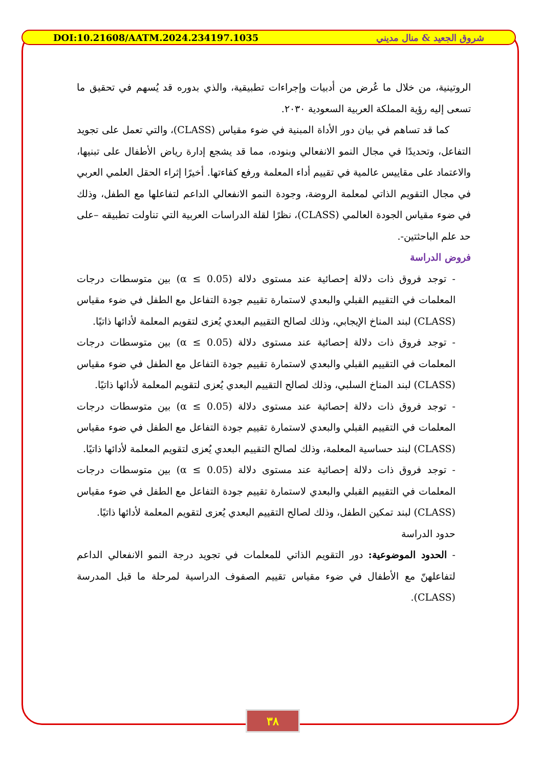DOI:10.21608/AATM.2024.234197.1035 شروق الجعيد & منال مديني
الروتينية، من خلال ما عُرض من أدبيات وإجراءات تطبيقية، والذي بدوره قد يُسهم في تحقيق ما تسعى إليه رؤية المملكة العربية السعودية ٢٠٣٠.
كما قد تساهم في بيان دور الأداة المبنية في ضوء مقياس (CLASS)، والتي تعمل على تجويد التفاعل، وتحديدًا في مجال النمو الانفعالي وبنوده، مما قد يشجع إدارة رياض الأطفال على تبنيها، والاعتماد على مقاييس عالمية في تقييم أداء المعلمة ورفع كفاءتها. أخيرًا إثراء الحقل العلمي العربي في مجال التقويم الذاتي لمعلمة الروضة، وجودة النمو الانفعالي الداعم لتفاعلها مع الطفل، وذلك في ضوء مقياس الجودة العالمي (CLASS)، نظرًا لقلة الدراسات العربية التي تناولت تطبيقه –على حد علم الباحثتين-.
فروض الدراسة
- توجد فروق ذات دلالة إحصائية عند مستوى دلالة (α ≤ 0.05) بين متوسطات درجات المعلمات في التقييم القبلي والبعدي لاستمارة تقييم جودة التفاعل مع الطفل في ضوء مقياس (CLASS) لبند المناخ الإيجابي، وذلك لصالح التقييم البعدي يُعزى لتقويم المعلمة لأدائها ذاتيًا.
- توجد فروق ذات دلالة إحصائية عند مستوى دلالة (α ≤ 0.05) بين متوسطات درجات المعلمات في التقييم القبلي والبعدي لاستمارة تقييم جودة التفاعل مع الطفل في ضوء مقياس (CLASS) لبند المناخ السلبي، وذلك لصالح التقييم البعدي يُعزى لتقويم المعلمة لأدائها ذاتيًا.
- توجد فروق ذات دلالة إحصائية عند مستوى دلالة (α ≤ 0.05) بين متوسطات درجات المعلمات في التقييم القبلي والبعدي لاستمارة تقييم جودة التفاعل مع الطفل في ضوء مقياس (CLASS) لبند حساسية المعلمة، وذلك لصالح التقييم البعدي يُعزى لتقويم المعلمة لأدائها ذاتيًا.
- توجد فروق ذات دلالة إحصائية عند مستوى دلالة (α ≤ 0.05) بين متوسطات درجات المعلمات في التقييم القبلي والبعدي لاستمارة تقييم جودة التفاعل مع الطفل في ضوء مقياس (CLASS) لبند تمكين الطفل، وذلك لصالح التقييم البعدي يُعزى لتقويم المعلمة لأدائها ذاتيًا.
حدود الدراسة
- الحدود الموضوعية: دور التقويم الذاتي للمعلمات في تجويد درجة النمو الانفعالي الداعم لتفاعلهنّ مع الأطفال في ضوء مقياس تقييم الصفوف الدراسية لمرحلة ما قبل المدرسة (CLASS).
٣٨